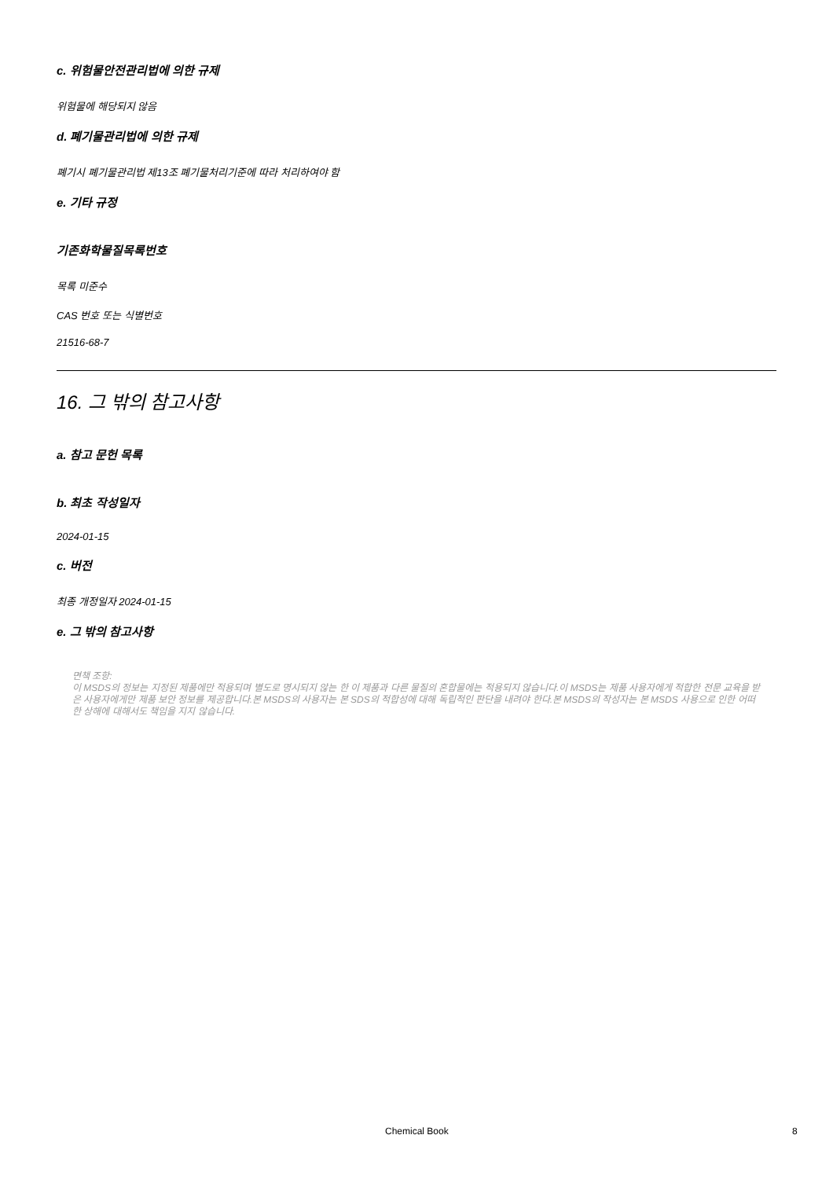c. 위험물안전관리법에 의한 규제
위험물에 해당되지 않음
d. 폐기물관리법에 의한 규제
폐기시 폐기물관리법 제13조 폐기물처리기준에 따라 처리하여야 함
e. 기타 규정
기존화학물질목록번호
목록 미준수
CAS 번호 또는 식별번호
21516-68-7
16. 그 밖의 참고사항
a. 참고 문헌 목록
b. 최초 작성일자
2024-01-15
c. 버전
최종 개정일자 2024-01-15
e. 그 밖의 참고사항
면책 조항:
이 MSDS의 정보는 지정된 제품에만 적용되며 별도로 명시되지 않는 한 이 제품과 다른 물질의 혼합물에는 적용되지 않습니다.이 MSDS는 제품 사용자에게 적합한 전문 교육을 받은 사용자에게만 제품 보안 정보를 제공합니다.본 MSDS의 사용자는 본 SDS의 적합성에 대해 독립적인 판단을 내려야 한다.본 MSDS의 작성자는 본 MSDS 사용으로 인한 어떠한 상해에 대해서도 책임을 지지 않습니다.
Chemical Book 8